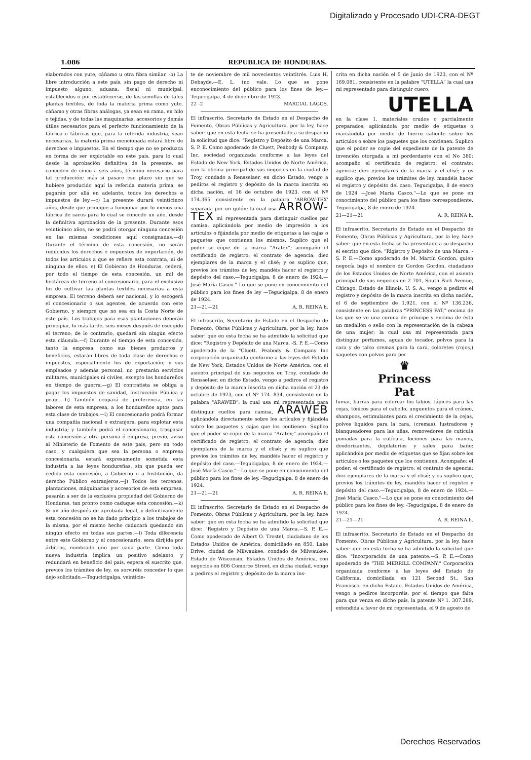Digitalizado y Procesado UDI-CRA-DEGT
1.086 REPUBLICA DE HONDURAS.
elaborados con yute, cáñamo u otra fibra similar. -b) La libre introducción a este país, sin pago de derecho ni impuesto alguno, aduana, fiscal ni municipal, establecidos o por establecerse, de las semillas de tales plantas textiles, de toda la materia prima como yute, cáñamo y otras fibras análogas, ya sean en rama, en hilo o tejidas, y de todas las maquinarias, accesorios y demás útiles necesarios para el perfecto funcionamiento de la fábrica o fábricas que, para la referida industria, sean necesarias, la materia prima mencionada estará libre de derechos o impuestos. En el tiempo que no se produzca en forma de ser explotable en este país, para lo cual desde la aprobación definitiva de la presente, se conceden de cinco a seis años, término necesario para tal producción; más si pasare ese plazo sin que se hubiere producido aquí la referida materia prima, se pagarán por allá en adelante, todos los derechos e impuestos de ley.—c) La presente durará veinticinco años, desde que principie a funcionar por lo menos una fábrica de sacos para lo cual se concede un año, desde la definitiva aprobación de la presente. Durante esos veinticinco años, no se podrá otorgar ninguna concesión en las mismas condiciones aquí consignadas.—d) Durante el término de esta concesión, no serán reducidos los derechos e impuestos de importación, de todos los artículos a que se refiere esta contrata, ni de ninguna de ellos. e) El Gobierno de Honduras, cederá, por todo el tiempo de esta concesión, un mil de hectáreas de terreno al concesionario, para el exclusivo fin de cultivar las plantas textiles necesarias a esta empresa. El terreno deberá ser nacional, y lo escogerá el concesionario o sus agentes, de acuerdo con este Gobierno, y siempre que no sea en la Costa Norte de este país. Los trabajos para esas plantaciones deberán principiar, lo más tarde, seis meses después de escogido el terreno; de lo contrario, quedará sin ningún efecto esta cláusula.—f) Durante el tiempo de esta concesión, tanto la empresa, como sus bienes productos y beneficios, estarán libres de toda clase de derechos e impuestos, especialmente los de exportación; y sus empleados y además personal, no prestarán servicios militares, municipales ni civiles, excepto los hondureños en tiempo de guerra.—g) El contratista se obliga a pagar los impuestos de sanidad, Instrucción Pública y peaje.—h) También ocupará de preferencia, en las labores de esta empresa, a los hondureños aptos para esta clase de trabajos.—i) El concesionario podrá formar una compañía nacional o extranjera, para explotar esta industria; y también podrá el concesionario, traspasar esta concesión a otra persona ó empresa, previo, aviso al Ministerio de Fomento de este país, pero en todo caso, y cualquiera que sea la persona o empresa concesionaria, estará expresamente sometida esta industria a las leyes hondureñas, sin que pueda ser cedida esta concesión, a Gobierno o a Institución, da derecho Público extranjeros.—j) Todos los terrenos, plantaciones, máquinarias y accesorios de esta empresa, pasarán a ser de la exclusiva propiedad del Gobierno de Honduras, tan pronto como caduque esta concesión.—k) Si un año después de aprobada legal, y definitivamente esta concesión no se ha dado principio a los trabajos de la misma, por el mismo hecho caducará quedando sin ningún efecto en todas sus partes.—l) Toda diferencia entre este Gobierno y el concesionario, sera dirijida por árbitros, nombrado uno por cada parte. Como toda nueva industria implica un positivo adelanto, y redundará en beneficio del país, espera el suscrito que, previos los trámites de ley, os serviréis conceder lo que dejo solicitado.—Tegucicigalpa, veinticie-
te de noviembre de mil novecientos veintitrés. Luis H. Debayde.—E. L. (no vale. Lo que se pone enconocimiento del público para los fines de ley.—Tegucigalpa, 4 de diciembre de 1923.
22 -2 MARCIAL LAGOS.
El infrascrito, Secretario de Estado en el Despacho de Fomento, Obras Públicas y Agricultura, por la ley, hace saber: que en esta fecha se ha presentado a su despacho la solicitud que dice: "Registro y Depósito de una Marca. S. P. E. Como apoderado de Cluett, Peabody & Company, Inc, sociedad organizada conforme a las leyes del Estado de New York, Estados Unidos de Norte América, con la oficina principal de sus negocios en la ciudad de Troy, condado a Rensselaer, en dicho Estado, vengo a pediros el registro y depósito de la marca inscrita en dicha nación, el 16 de octubre de 1923, con el Nº 174.365 consistente en la palabra 'ARROW-TEX' separada por un gulón; la cual usa ARROW-TEX mi representada para distinguir cuellos par camisa, aplicándola por medio de impresión a los artículos o fijándola por medio de etiquetas a las cajas o paquetes que contienen los mismos. Suplico que el poder se copie de la marca "Aratex"; acompaño el certificado de registro; el contrato de agencia; diez ejemplares de la marca y el clisé; y os suplico que, previos los trámites de ley, mandéis hacer el registro y depósito del caso.—Tegucigalpa, 8 de enero de 1924.—José María Casco." Lo que se pone en conocimiento del público para los fines de ley —Tegucigalpa, 8 de enero de 1924.
21—21—21 A. R. REINA h.
El infrascrito, Secretario de Estado en el Despacho de Fomento, Obras Públicas y Agricultura, por la ley, hace saber: que en esta fecha se ha admitido la solicitud que dice: "Registro y Depósito de una Marca. -S. P. E.—Como apoderado de la "Cluett. Peabody & Company Inc corporación organizada conforme a las leyes del Estado de New York, Estados Unidos de Norte América, con el asiento principal de sus negocios en Troy, condado de Rensselaer, en dicho Estado, vengo a pediros el registro y depósito de la marca inscrita en dicha nación el 23 de octubre de 1923, con el Nº 174. 834, consistente en la palabra "ARAWEB": la cual usa mi representada para distinguir cuellos para camisa, ARAWEB aplicándola directamente sobre los artículos y fijándola sobre los paquetes y cajas que los contienen. Suplico que el poder se copie de la marca "Aratex;" acompaño el certificado de registro; el contrato de agencia; diez ejemplares de la marca y el clisé; y os suplico que previos los trámites de ley, mandéis hacer el registro y depósito del caso.—Tegucigalpa, 8 de enero de 1924.—José María Casco."—Lo que se pone en conocimiento del público para los fines de ley. -Tegucigalpa, 8 de enero de 1924.
21—21—21 A. R. REINA h.
El infrascrito, Secretario de Estado en el Despacho de Fomento, Obras Públicas y Agricultura, por la ley, hace saber: que en esta fecha se ha admitido la solicitud que dice: "Registro y Depósito de una Marca.—S. P. E.—Como apoderado de Albert O. Trostel, ciudadano de los Estados Unidos de América, domiciliado en 850, Lake Drive, ciudad de Milwaukee, condado de Milwaukee, Estado de Wisconsin, Estados Unidos de América, con negocios en 606 Comerce Street, en dicha ciudad, vengo a pediros el registro y depósito de la marca ins-
crita en dicha nación el 5 de junio de 1923, con el Nº 169.081, consistente en la palabre "UTELLA" la cual usa mi representado para distinguir cuero,
UTELLA
en la clase 1, materiales crudos o parcialmente preparados, aplicándola por medio de etiquetas o marcándola por medio de hierro caliente sobre los artículos o sobre los paquetes que los contienen. Suplico que el poder se copie del expediente de la patente de invención otorgada a mi porderdante con el No 380; acompaño el certificado de registro; el contrato; agencia; diez ejemplares de la marca y el clisé; y os suplico que, previos los trámites de ley, mandéis hacer el registro y depósito del caso. Tegucigalpa, 8 de enero de 1924 —José María Casco."—Lo que se pone en conocimiento del público para los fines correspondiente. Tegucigalpa, 8 de enero de 1924.
21—21—21 A. R. REINA h.
El infrascrito, Secretario de Estado en el Despacho de Fomento, Obras Públicas y Agricultura, por la ley, hace saber: que en esta fecha se ha presentado a su despacho el escrito que dice: "Rigistro y Depósito de una Marca. - S. P. E.—Como apoderado de M. Martín Gordon, quien negocía bajo el nombre de Gordon Gordon, ciudadano de los Estados Unidos de Norte América, con el asiento principal de sus negocios en 2 701, South Park Avenue, Chicago, Estado de Illinois, U. S. A., vengo a pediros el registro y depósito de la marca inscrita en dicha nación, el 6 de septiembre de 1.921, con el Nº 136.236, consistente en las palabras "PRINCESS PAT," encima de las que se ve una corona de príncipe y encima de ésta un medallón o sello con la representación de la cabeza de una mujer; la cual usa mi representada para distinguir perfumes, aguas de tocador, polvos para la cara y de talco cremas para la cara, coloretes (rojos,) saquetes con polvos para per
♛
Princess
Pat
fumar, barras para colorear los labios, lápices para las cejas, tónicos para el cabello, unguentos para el cráneo, shampoos, estimulantes para el crecimiento de la cejas, polvos líquidos para la cara, (cremas), lustradores y blanqueadores para las uñas, removedores de cutícula pomadas para la cutícula, lociones para las manos, deodorizantes, depilatorios y sales para baño; aplicándola por medio de etiquetas que se fijan sobre los artículos o los paquetes que los contienen. Acompaño: el poder; el certificado de registro; el contrato de agencia; diez ejemplares de la marca y el clisé; y os suplico que, previos los trámites de ley, mandéis hacer el registro y depósito del caso.—Tegucigalpa, 8 de enero de 1924.—José María Casco."—Lo que se pone en conocimiento del público para los fines de ley. -Tegucigalpa, 8 de enero de 1924.
21—21—21 A. R. REINA h.
El infrascrito, Secretario de Estado en el Despacho de Fomento, Obras Públicas y Agricultura, por la ley, hace saber: que en esta fecha se ha admitido la solicitud que dice: "Incorporación de una patente.—S. P. E.—Como apoderado de "THE MERRILL COMPANY," Corporación organizada conforme a las leyes del Estado de California, domiciliada en 121 Second St., San Francisco, en dicho Estado, Estados Unidos de América, vengo a pediros incorporéis, por el tiempo que falta para que venza en dicho país, la patente Nº 1. 307.289, extendida a favor de mi representada, el 9 de agosto de
Derechos Reservados